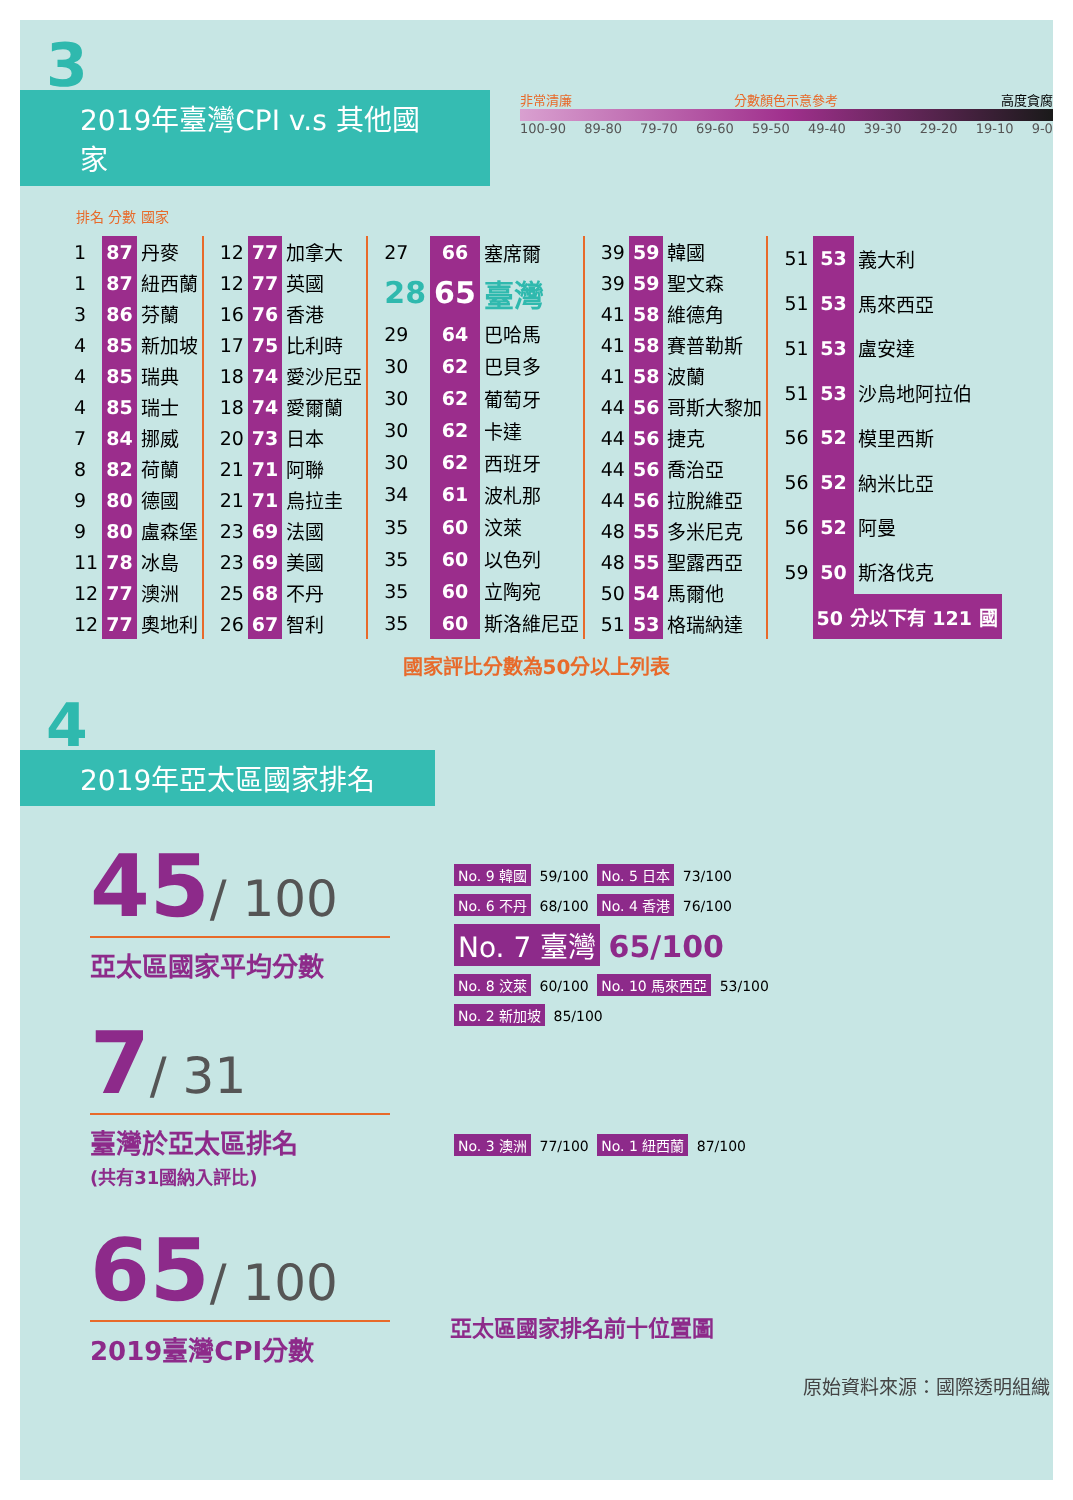3
2019年臺灣CPI v.s 其他國家
非常清廉 分數顏色示意參考 高度貪腐
100-90 89-80 79-70 69-60 59-50 49-40 39-30 29-20 19-10 9-0
排名 分數 國家
| 1 | 87 | 丹麥 |
| 1 | 87 | 紐西蘭 |
| 3 | 86 | 芬蘭 |
| 4 | 85 | 新加坡 |
| 4 | 85 | 瑞典 |
| 4 | 85 | 瑞士 |
| 7 | 84 | 挪威 |
| 8 | 82 | 荷蘭 |
| 9 | 80 | 德國 |
| 9 | 80 | 盧森堡 |
| 11 | 78 | 冰島 |
| 12 | 77 | 澳洲 |
| 12 | 77 | 奧地利 |
| 12 | 77 | 加拿大 |
| 12 | 77 | 英國 |
| 16 | 76 | 香港 |
| 17 | 75 | 比利時 |
| 18 | 74 | 愛沙尼亞 |
| 18 | 74 | 愛爾蘭 |
| 20 | 73 | 日本 |
| 21 | 71 | 阿聯 |
| 21 | 71 | 烏拉圭 |
| 23 | 69 | 法國 |
| 23 | 69 | 美國 |
| 25 | 68 | 不丹 |
| 26 | 67 | 智利 |
| 27 | 66 | 塞席爾 |
| 28 | 65 | 臺灣 |
| 29 | 64 | 巴哈馬 |
| 30 | 62 | 巴貝多 |
| 30 | 62 | 葡萄牙 |
| 30 | 62 | 卡達 |
| 30 | 62 | 西班牙 |
| 34 | 61 | 波札那 |
| 35 | 60 | 汶萊 |
| 35 | 60 | 以色列 |
| 35 | 60 | 立陶宛 |
| 35 | 60 | 斯洛維尼亞 |
| 39 | 59 | 韓國 |
| 39 | 59 | 聖文森 |
| 41 | 58 | 維德角 |
| 41 | 58 | 賽普勒斯 |
| 41 | 58 | 波蘭 |
| 44 | 56 | 哥斯大黎加 |
| 44 | 56 | 捷克 |
| 44 | 56 | 喬治亞 |
| 44 | 56 | 拉脫維亞 |
| 48 | 55 | 多米尼克 |
| 48 | 55 | 聖露西亞 |
| 50 | 54 | 馬爾他 |
| 51 | 53 | 格瑞納達 |
| 51 | 53 | 義大利 |
| 51 | 53 | 馬來西亞 |
| 51 | 53 | 盧安達 |
| 51 | 53 | 沙烏地阿拉伯 |
| 56 | 52 | 模里西斯 |
| 56 | 52 | 納米比亞 |
| 56 | 52 | 阿曼 |
| 59 | 50 | 斯洛伐克 |
| | 50 分以下有 121 國 | |
國家評比分數為50分以上列表
4
2019年亞太區國家排名
45/ 100
亞太區國家平均分數
7/ 31
臺灣於亞太區排名
(共有31國納入評比)
65/ 100
2019臺灣CPI分數
No. 9 韓國 59/100 No. 5 日本 73/100
No. 6 不丹 68/100 No. 4 香港 76/100
No. 7 臺灣 65/100
No. 8 汶萊 60/100 No. 10 馬來西亞 53/100
No. 2 新加坡 85/100
No. 3 澳洲 77/100 No. 1 紐西蘭 87/100
亞太區國家排名前十位置圖
原始資料來源：國際透明組織